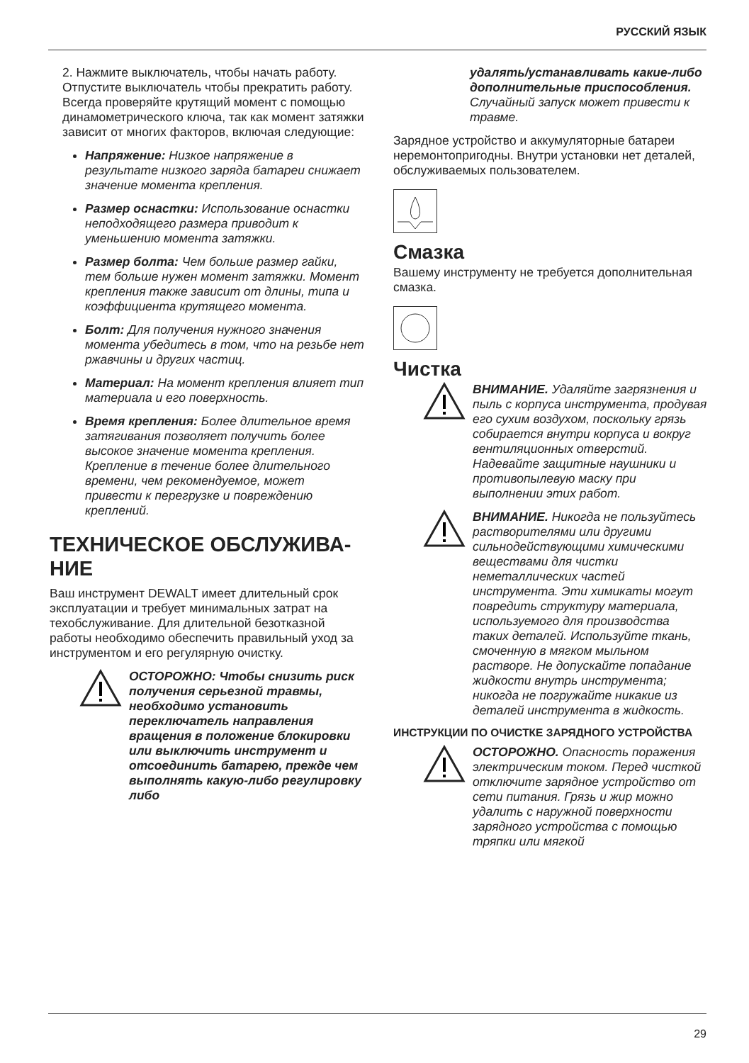РУССКИЙ ЯЗЫК
2. Нажмите выключатель, чтобы начать работу. Отпустите выключатель чтобы прекратить работу. Всегда проверяйте крутящий момент с помощью динамометрического ключа, так как момент затяжки зависит от многих факторов, включая следующие:
Напряжение: Низкое напряжение в результате низкого заряда батареи снижает значение момента крепления.
Размер оснастки: Использование оснастки неподходящего размера приводит к уменьшению момента затяжки.
Размер болта: Чем больше размер гайки, тем больше нужен момент затяжки. Момент крепления также зависит от длины, типа и коэффициента крутящего момента.
Болт: Для получения нужного значения момента убедитесь в том, что на резьбе нет ржавчины и других частиц.
Материал: На момент крепления влияет тип материала и его поверхность.
Время крепления: Более длительное время затягивания позволяет получить более высокое значение момента крепления. Крепление в течение более длительного времени, чем рекомендуемое, может привести к перегрузке и повреждению креплений.
ТЕХНИЧЕСКОЕ ОБСЛУЖИВА-
НИЕ
Ваш инструмент DEWALT имеет длительный срок эксплуатации и требует минимальных затрат на техобслуживание. Для длительной безотказной работы необходимо обеспечить правильный уход за инструментом и его регулярную очистку.
ОСТОРОЖНО: Чтобы снизить риск получения серьезной травмы, необходимо установить переключатель направления вращения в положение блокировки или выключить инструмент и отсоединить батарею, прежде чем выполнять какую-либо регулировку либо
удалять/устанавливать какие-либо дополнительные приспособления. Случайный запуск может привести к травме.
Зарядное устройство и аккумуляторные батареи неремонтопригодны. Внутри установки нет деталей, обслуживаемых пользователем.
Смазка
Вашему инструменту не требуется дополнительная смазка.
Чистка
ВНИМАНИЕ. Удаляйте загрязнения и пыль с корпуса инструмента, продувая его сухим воздухом, поскольку грязь собирается внутри корпуса и вокруг вентиляционных отверстий. Надевайте защитные наушники и противопылевую маску при выполнении этих работ.
ВНИМАНИЕ. Никогда не пользуйтесь растворителями или другими сильнодействующими химическими веществами для чистки неметаллических частей инструмента. Эти химикаты могут повредить структуру материала, используемого для производства таких деталей. Используйте ткань, смоченную в мягком мыльном растворе. Не допускайте попадание жидкости внутрь инструмента; никогда не погружайте никакие из деталей инструмента в жидкость.
ИНСТРУКЦИИ ПО ОЧИСТКЕ ЗАРЯДНОГО УСТРОЙСТВА
ОСТОРОЖНО. Опасность поражения электрическим током. Перед чисткой отключите зарядное устройство от сети питания. Грязь и жир можно удалить с наружной поверхности зарядного устройства с помощью тряпки или мягкой
29